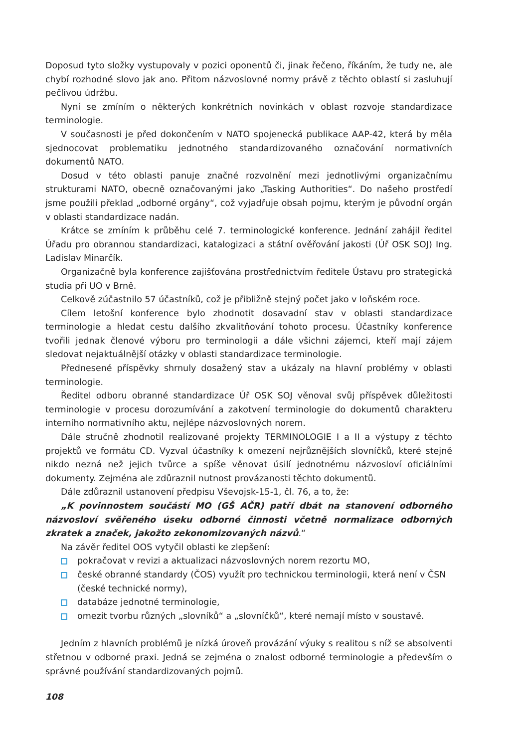Doposud tyto složky vystupovaly v pozici oponentů či, jinak řečeno, říkáním, že tudy ne, ale chybí rozhodné slovo jak ano. Přitom názvoslovné normy právě z těchto oblastí si zasluhují pečlivou údržbu.
Nyní se zmíním o některých konkrétních novinkách v oblast rozvoje standardizace terminologie.
V současnosti je před dokončením v NATO spojenecká publikace AAP-42, která by měla sjednocovat problematiku jednotného standardizovaného označování normativních dokumentů NATO.
Dosud v této oblasti panuje značné rozvolnění mezi jednotlivými organizačnímu strukturami NATO, obecně označovanými jako „Tasking Authorities“. Do našeho prostředí jsme použili překlad „odborné orgány“, což vyjadřuje obsah pojmu, kterým je původní orgán v oblasti standardizace nadán.
Krátce se zmíním k průběhu celé 7. terminologické konference. Jednání zahájil ředitel Úřadu pro obrannou standardizaci, katalogizaci a státní ověřování jakosti (Úř OSK SOJ) Ing. Ladislav Minarčík.
Organizačně byla konference zajišťována prostřednictvím ředitele Ústavu pro strategická studia při UO v Brně.
Celkově zúčastnilo 57 účastníků, což je přibližně stejný počet jako v loňském roce.
Cílem letošní konference bylo zhodnotit dosavadní stav v oblasti standardizace terminologie a hledat cestu dalšího zkvalitňování tohoto procesu. Účastníky konference tvořili jednak členové výboru pro terminologii a dále všichni zájemci, kteří mají zájem sledovat nejaktuálnější otázky v oblasti standardizace terminologie.
Přednesené příspěvky shrnuly dosažený stav a ukázaly na hlavní problémy v oblasti terminologie.
Ředitel odboru obranné standardizace Úř OSK SOJ věnoval svůj příspěvek důležitosti terminologie v procesu dorozumívání a zakotvení terminologie do dokumentů charakteru interního normativního aktu, nejlépe názvoslovných norem.
Dále stručně zhodnotil realizované projekty TERMINOLOGIE I a II a výstupy z těchto projektů ve formátu CD. Vyzval účastníky k omezení nejrůznějších slovníčků, které stejně nikdo nezná než jejich tvůrce a spíše věnovat úsilí jednotnému názvosloví oficiálními dokumenty. Zejména ale zdůraznil nutnost provázanosti těchto dokumentů.
Dále zdůraznil ustanovení předpisu Vševojsk-15-1, čl. 76, a to, že:
„K povinnostem součástí MO (GŠ AČR) patří dbát na stanovení odborného názvosloví svěřeného úseku odborné činnosti včetně normalizace odborných zkratek a značek, jakožto zekonomizovaných názvů.“
Na závěr ředitel OOS vytyčil oblasti ke zlepšení:
pokračovat v revizi a aktualizaci názvoslovných norem rezortu MO,
české obranné standardy (ČOS) využít pro technickou terminologii, která není v ČSN (české technické normy),
databáze jednotné terminologie,
omezit tvorbu různých „slovníků“ a „slovníčků“, které nemají místo v soustavě.
Jedním z hlavních problémů je nízká úroveň provázání výuky s realitou s níž se absolventi střetnou v odborné praxi. Jedná se zejména o znalost odborné terminologie a především o správné používání standardizovaných pojmů.
108